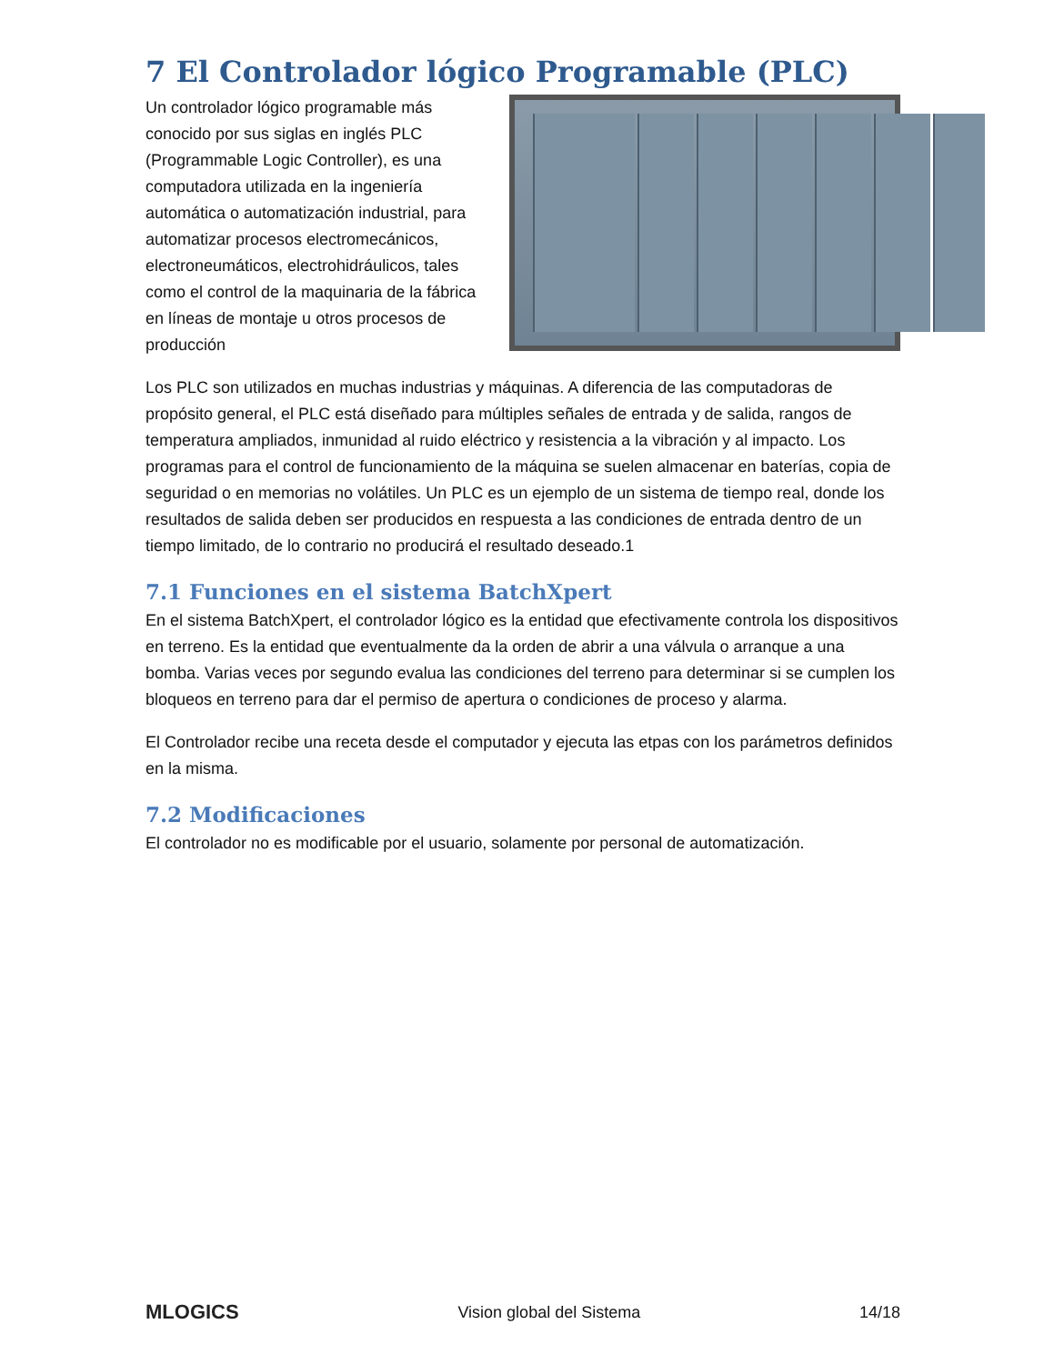7 El Controlador lógico Programable (PLC)
Un controlador lógico programable más conocido por sus siglas en inglés PLC (Programmable Logic Controller), es una computadora utilizada en la ingeniería automática o automatización industrial, para automatizar procesos electromecánicos, electroneumáticos, electrohidráulicos, tales como el control de la maquinaria de la fábrica en líneas de montaje u otros procesos de producción
Los PLC son utilizados en muchas industrias y máquinas. A diferencia de las computadoras de propósito general, el PLC está diseñado para múltiples señales de entrada y de salida, rangos de temperatura ampliados, inmunidad al ruido eléctrico y resistencia a la vibración y al impacto. Los programas para el control de funcionamiento de la máquina se suelen almacenar en baterías, copia de seguridad o en memorias no volátiles. Un PLC es un ejemplo de un sistema de tiempo real, donde los resultados de salida deben ser producidos en respuesta a las condiciones de entrada dentro de un tiempo limitado, de lo contrario no producirá el resultado deseado.1
7.1 Funciones en el sistema BatchXpert
En el sistema BatchXpert, el controlador lógico es la entidad que efectivamente controla los dispositivos en terreno. Es la entidad que eventualmente da la orden de abrir a una válvula o arranque a una bomba. Varias veces por segundo evalua las condiciones del terreno para determinar si se cumplen los bloqueos en terreno para dar el permiso de apertura o condiciones de proceso y alarma.
El Controlador recibe una receta desde el computador y ejecuta las etpas con los parámetros definidos en la misma.
7.2 Modificaciones
El controlador no es modificable por el usuario, solamente por personal de automatización.
MLOGICS Vision global del Sistema 14/18